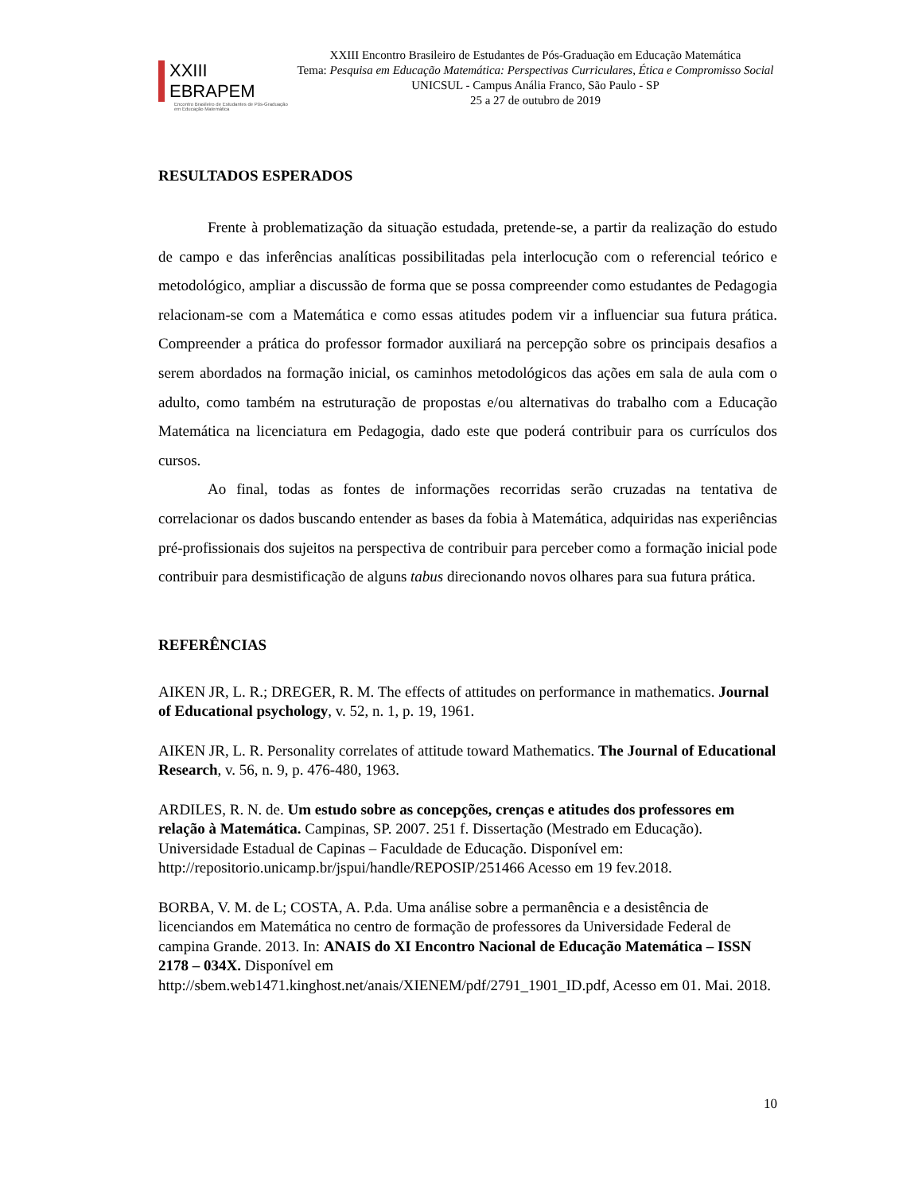XXIII EBRAPEM
Encontro Brasileiro de Estudantes de Pós-Graduação em Educação Matemática
XXIII Encontro Brasileiro de Estudantes de Pós-Graduação em Educação Matemática
Tema: Pesquisa em Educação Matemática: Perspectivas Curriculares, Ética e Compromisso Social
UNICSUL - Campus Anália Franco, São Paulo - SP
25 a 27 de outubro de 2019
RESULTADOS ESPERADOS
Frente à problematização da situação estudada, pretende-se, a partir da realização do estudo de campo e das inferências analíticas possibilitadas pela interlocução com o referencial teórico e metodológico, ampliar a discussão de forma que se possa compreender como estudantes de Pedagogia relacionam-se com a Matemática e como essas atitudes podem vir a influenciar sua futura prática. Compreender a prática do professor formador auxiliará na percepção sobre os principais desafios a serem abordados na formação inicial, os caminhos metodológicos das ações em sala de aula com o adulto, como também na estruturação de propostas e/ou alternativas do trabalho com a Educação Matemática na licenciatura em Pedagogia, dado este que poderá contribuir para os currículos dos cursos.
Ao final, todas as fontes de informações recorridas serão cruzadas na tentativa de correlacionar os dados buscando entender as bases da fobia à Matemática, adquiridas nas experiências pré-profissionais dos sujeitos na perspectiva de contribuir para perceber como a formação inicial pode contribuir para desmistificação de alguns tabus direcionando novos olhares para sua futura prática.
REFERÊNCIAS
AIKEN JR, L. R.; DREGER, R. M. The effects of attitudes on performance in mathematics. Journal of Educational psychology, v. 52, n. 1, p. 19, 1961.
AIKEN JR, L. R. Personality correlates of attitude toward Mathematics. The Journal of Educational Research, v. 56, n. 9, p. 476-480, 1963.
ARDILES, R. N. de. Um estudo sobre as concepções, crenças e atitudes dos professores em relação à Matemática. Campinas, SP. 2007. 251 f. Dissertação (Mestrado em Educação). Universidade Estadual de Capinas – Faculdade de Educação. Disponível em: http://repositorio.unicamp.br/jspui/handle/REPOSIP/251466 Acesso em 19 fev.2018.
BORBA, V. M. de L; COSTA, A. P.da. Uma análise sobre a permanência e a desistência de licenciandos em Matemática no centro de formação de professores da Universidade Federal de campina Grande. 2013. In: ANAIS do XI Encontro Nacional de Educação Matemática – ISSN 2178 – 034X. Disponível em http://sbem.web1471.kinghost.net/anais/XIENEM/pdf/2791_1901_ID.pdf, Acesso em 01. Mai. 2018.
10